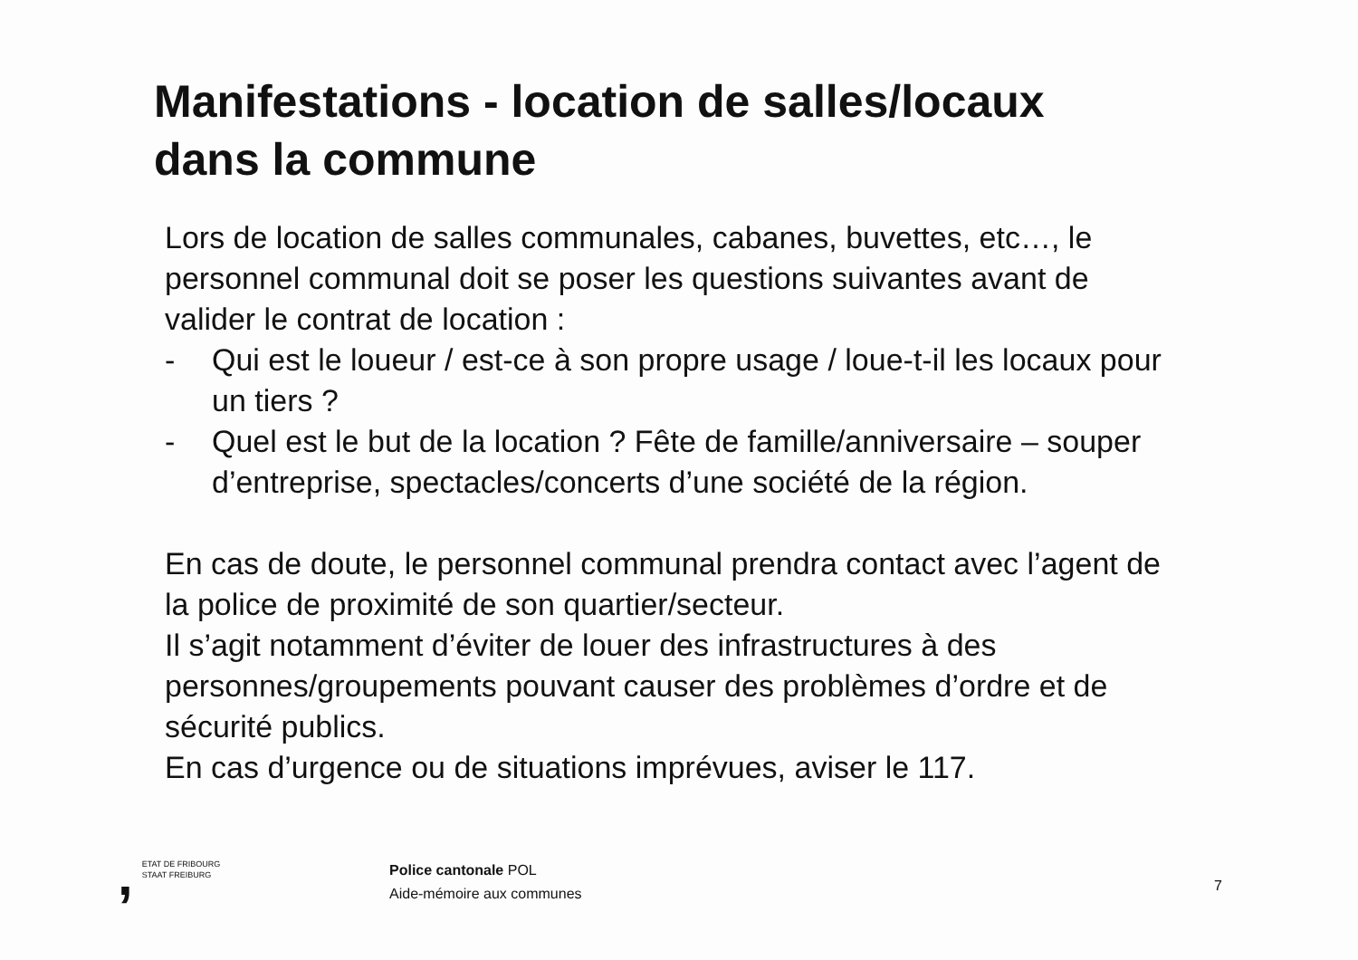Manifestations - location de salles/locaux
dans la commune
Lors de location de salles communales, cabanes, buvettes, etc…, le personnel communal doit se poser les questions suivantes avant de valider le contrat de location :
- Qui est le loueur / est-ce à son propre usage / loue-t-il les locaux pour un tiers ?
- Quel est le but de la location ? Fête de famille/anniversaire – souper d’entreprise, spectacles/concerts d’une société de la région.
En cas de doute, le personnel communal prendra contact avec l’agent de la police de proximité de son quartier/secteur.
Il s’agit notamment d’éviter de louer des infrastructures à des personnes/groupements pouvant causer des problèmes d’ordre et de sécurité publics.
En cas d’urgence ou de situations imprévues, aviser le 117.
, ETAT DE FRIBOURG
STAAT FREIBURG
Police cantonale POL
Aide-mémoire aux communes
7